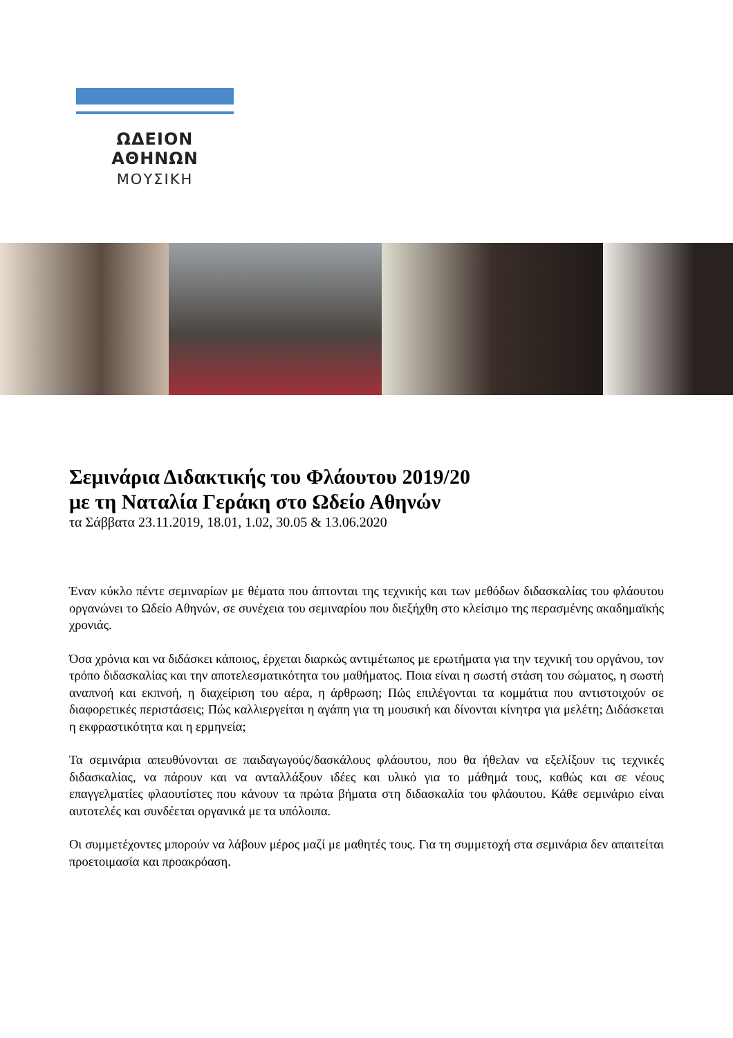ΩΔΕΙΟΝ ΑΘΗΝΩΝ
ΜΟΥΣΙΚΗ
Σεμινάρια Διδακτικής του Φλάουτου 2019/20
με τη Ναταλία Γεράκη στο Ωδείο Αθηνών
τα Σάββατα 23.11.2019, 18.01, 1.02, 30.05 & 13.06.2020
Έναν κύκλο πέντε σεμιναρίων με θέματα που άπτονται της τεχνικής και των μεθόδων διδασκαλίας του φλάουτου οργανώνει το Ωδείο Αθηνών, σε συνέχεια του σεμιναρίου που διεξήχθη στο κλείσιμο της περασμένης ακαδημαϊκής χρονιάς.
Όσα χρόνια και να διδάσκει κάποιος, έρχεται διαρκώς αντιμέτωπος με ερωτήματα για την τεχνική του οργάνου, τον τρόπο διδασκαλίας και την αποτελεσματικότητα του μαθήματος. Ποια είναι η σωστή στάση του σώματος, η σωστή αναπνοή και εκπνοή, η διαχείριση του αέρα, η άρθρωση; Πώς επιλέγονται τα κομμάτια που αντιστοιχούν σε διαφορετικές περιστάσεις; Πώς καλλιεργείται η αγάπη για τη μουσική και δίνονται κίνητρα για μελέτη; Διδάσκεται η εκφραστικότητα και η ερμηνεία;
Τα σεμινάρια απευθύνονται σε παιδαγωγούς/δασκάλους φλάουτου, που θα ήθελαν να εξελίξουν τις τεχνικές διδασκαλίας, να πάρουν και να ανταλλάξουν ιδέες και υλικό για το μάθημά τους, καθώς και σε νέους επαγγελματίες φλαουτίστες που κάνουν τα πρώτα βήματα στη διδασκαλία του φλάουτου. Κάθε σεμινάριο είναι αυτοτελές και συνδέεται οργανικά με τα υπόλοιπα.
Οι συμμετέχοντες μπορούν να λάβουν μέρος μαζί με μαθητές τους. Για τη συμμετοχή στα σεμινάρια δεν απαιτείται προετοιμασία και προακρόαση.